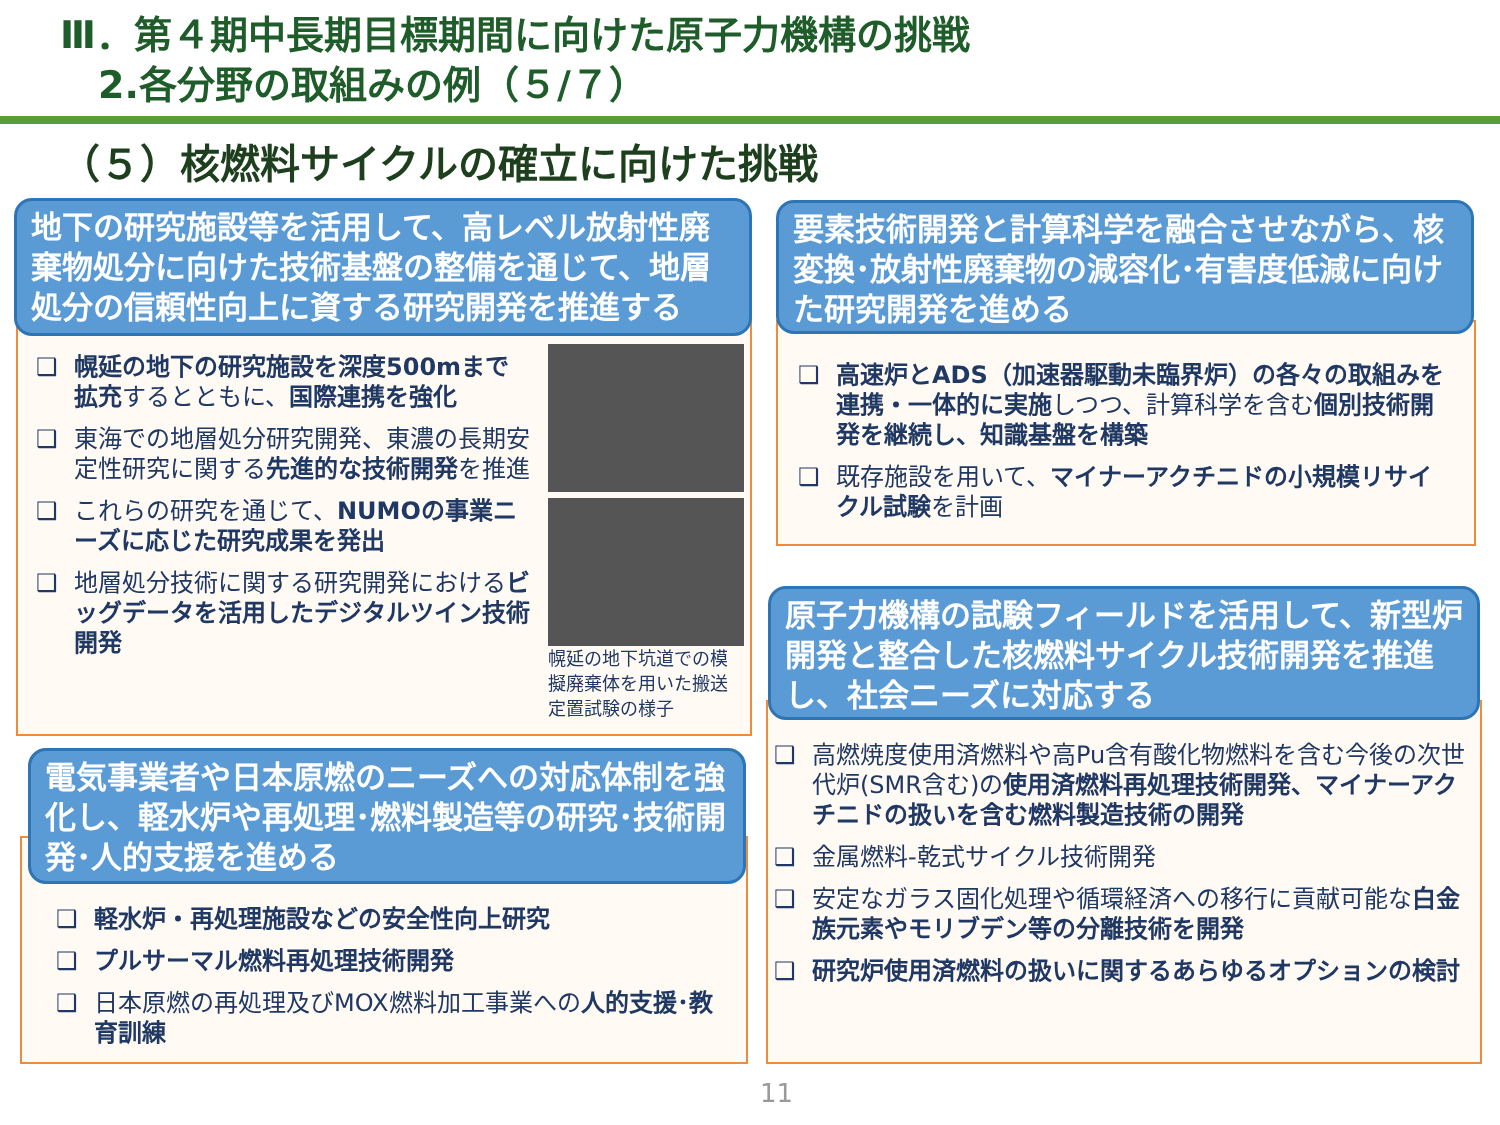Ⅲ．第４期中長期目標期間に向けた原子力機構の挑戦
　2.各分野の取組みの例（５/７）
（５）核燃料サイクルの確立に向けた挑戦
地下の研究施設等を活用して、高レベル放射性廃棄物処分に向けた技術基盤の整備を通じて、地層処分の信頼性向上に資する研究開発を推進する
❑ 幌延の地下の研究施設を深度500mまで拡充するとともに、国際連携を強化
❑ 東海での地層処分研究開発、東濃の長期安定性研究に関する先進的な技術開発を推進
❑ これらの研究を通じて、NUMOの事業ニーズに応じた研究成果を発出
❑ 地層処分技術に関する研究開発におけるビッグデータを活用したデジタルツイン技術開発
幌延の地下坑道での模擬廃棄体を用いた搬送定置試験の様子
要素技術開発と計算科学を融合させながら、核変換･放射性廃棄物の減容化･有害度低減に向けた研究開発を進める
❑ 高速炉とADS（加速器駆動未臨界炉）の各々の取組みを連携・一体的に実施しつつ、計算科学を含む個別技術開発を継続し、知識基盤を構築
❑ 既存施設を用いて、マイナーアクチニドの小規模リサイクル試験を計画
電気事業者や日本原燃のニーズへの対応体制を強化し、軽水炉や再処理･燃料製造等の研究･技術開発･人的支援を進める
❑ 軽水炉・再処理施設などの安全性向上研究
❑ プルサーマル燃料再処理技術開発
❑ 日本原燃の再処理及びMOX燃料加工事業への人的支援･教育訓練
原子力機構の試験フィールドを活用して、新型炉開発と整合した核燃料サイクル技術開発を推進し、社会ニーズに対応する
❑ 高燃焼度使用済燃料や高Pu含有酸化物燃料を含む今後の次世代炉(SMR含む)の使用済燃料再処理技術開発、マイナーアクチニドの扱いを含む燃料製造技術の開発
❑ 金属燃料-乾式サイクル技術開発
❑ 安定なガラス固化処理や循環経済への移行に貢献可能な白金族元素やモリブデン等の分離技術を開発
❑ 研究炉使用済燃料の扱いに関するあらゆるオプションの検討
11